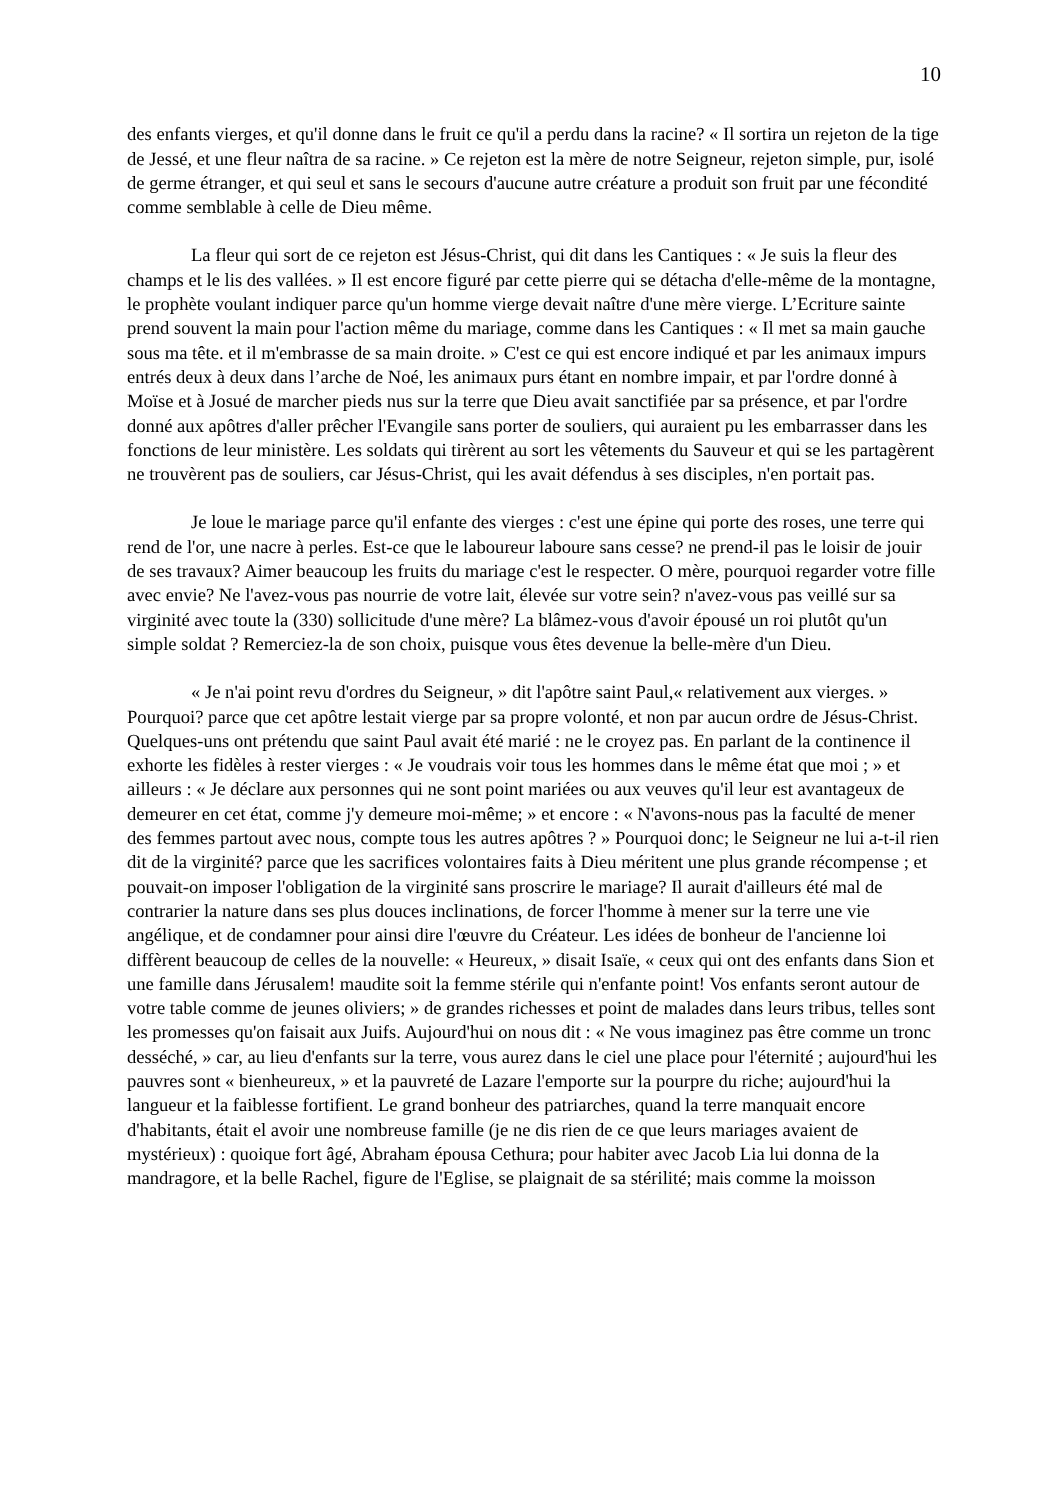10
des enfants vierges, et qu'il donne dans le fruit ce qu'il a perdu dans la racine? « Il sortira un rejeton de la tige de Jessé, et une fleur naîtra de sa racine. » Ce rejeton est la mère de notre Seigneur, rejeton simple, pur, isolé de germe étranger, et qui seul et sans le secours d'aucune autre créature a produit son fruit par une fécondité comme semblable à celle de Dieu même.
La fleur qui sort de ce rejeton est Jésus-Christ, qui dit dans les Cantiques : « Je suis la fleur des champs et le lis des vallées. » Il est encore figuré par cette pierre qui se détacha d'elle-même de la montagne, le prophète voulant indiquer parce qu'un homme vierge devait naître d'une mère vierge. L’Ecriture sainte prend souvent la main pour l'action même du mariage, comme dans les Cantiques : « Il met sa main gauche sous ma tête. et il m'embrasse de sa main droite. » C'est ce qui est encore indiqué et par les animaux impurs entrés deux à deux dans l’arche de Noé, les animaux purs étant en nombre impair, et par l'ordre donné à Moïse et à Josué de marcher pieds nus sur la terre que Dieu avait sanctifiée par sa présence, et par l'ordre donné aux apôtres d'aller prêcher l'Evangile sans porter de souliers, qui auraient pu les embarrasser dans les fonctions de leur ministère. Les soldats qui tirèrent au sort les vêtements du Sauveur et qui se les partagèrent ne trouvèrent pas de souliers, car Jésus-Christ, qui les avait défendus à ses disciples, n'en portait pas.
Je loue le mariage parce qu'il enfante des vierges : c'est une épine qui porte des roses, une terre qui rend de l'or, une nacre à perles. Est-ce que le laboureur laboure sans cesse? ne prend-il pas le loisir de jouir de ses travaux? Aimer beaucoup les fruits du mariage c'est le respecter. O mère, pourquoi regarder votre fille avec envie? Ne l'avez-vous pas nourrie de votre lait, élevée sur votre sein? n'avez-vous pas veillé sur sa virginité avec toute la (330) sollicitude d'une mère? La blâmez-vous d'avoir épousé un roi plutôt qu'un simple soldat ? Remerciez-la de son choix, puisque vous êtes devenue la belle-mère d'un Dieu.
« Je n'ai point revu d'ordres du Seigneur, » dit l'apôtre saint Paul,« relativement aux vierges. » Pourquoi? parce que cet apôtre lestait vierge par sa propre volonté, et non par aucun ordre de Jésus-Christ. Quelques-uns ont prétendu que saint Paul avait été marié : ne le croyez pas. En parlant de la continence il exhorte les fidèles à rester vierges : « Je voudrais voir tous les hommes dans le même état que moi ; » et ailleurs : « Je déclare aux personnes qui ne sont point mariées ou aux veuves qu'il leur est avantageux de demeurer en cet état, comme j'y demeure moi-même; » et encore : « N'avons-nous pas la faculté de mener des femmes partout avec nous, compte tous les autres apôtres ? » Pourquoi donc; le Seigneur ne lui a-t-il rien dit de la virginité? parce que les sacrifices volontaires faits à Dieu méritent une plus grande récompense ; et pouvait-on imposer l'obligation de la virginité sans proscrire le mariage? Il aurait d'ailleurs été mal de contrarier la nature dans ses plus douces inclinations, de forcer l'homme à mener sur la terre une vie angélique, et de condamner pour ainsi dire l'œuvre du Créateur. Les idées de bonheur de l'ancienne loi diffèrent beaucoup de celles de la nouvelle: « Heureux, » disait Isaïe, « ceux qui ont des enfants dans Sion et une famille dans Jérusalem! maudite soit la femme stérile qui n'enfante point! Vos enfants seront autour de votre table comme de jeunes oliviers; » de grandes richesses et point de malades dans leurs tribus, telles sont les promesses qu'on faisait aux Juifs. Aujourd'hui on nous dit : « Ne vous imaginez pas être comme un tronc desséché, » car, au lieu d'enfants sur la terre, vous aurez dans le ciel une place pour l'éternité ; aujourd'hui les pauvres sont « bienheureux, » et la pauvreté de Lazare l'emporte sur la pourpre du riche; aujourd'hui la langueur et la faiblesse fortifient. Le grand bonheur des patriarches, quand la terre manquait encore d'habitants, était el avoir une nombreuse famille (je ne dis rien de ce que leurs mariages avaient de mystérieux) : quoique fort âgé, Abraham épousa Cethura; pour habiter avec Jacob Lia lui donna de la mandragore, et la belle Rachel, figure de l'Eglise, se plaignait de sa stérilité; mais comme la moisson